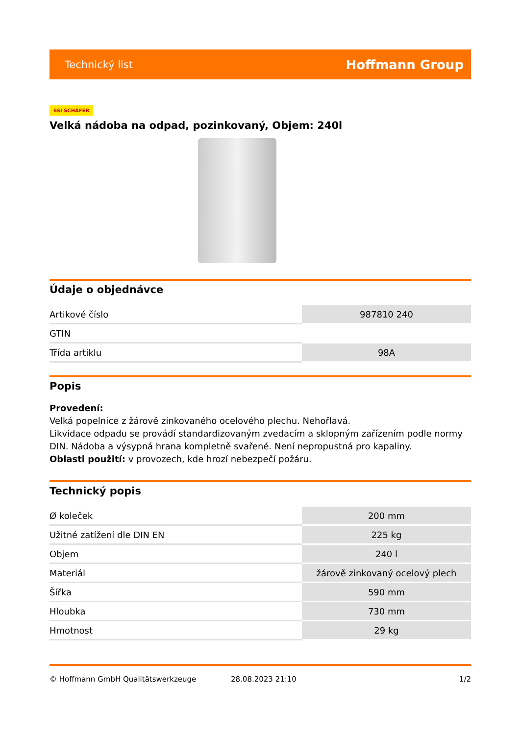Technický list Hoffmann Group
SSI SCHÄFER
Velká nádoba na odpad, pozinkovaný, Objem: 240l
Údaje o objednávce
| Artikové číslo | 987810 240 |
| GTIN | |
| Třída artiklu | 98A |
Popis
Provedení:
Velká popelnice z žárově zinkovaného ocelového plechu. Nehořlavá.
Likvidace odpadu se provádí standardizovaným zvedacím a sklopným zařízením podle normy DIN. Nádoba a výsypná hrana kompletně svařené. Není nepropustná pro kapaliny.
Oblasti použití: v provozech, kde hrozí nebezpečí požáru.
Technický popis
| Ø koleček | 200 mm |
| Užitné zatížení dle DIN EN | 225 kg |
| Objem | 240 l |
| Materiál | žárově zinkovaný ocelový plech |
| Šířka | 590 mm |
| Hloubka | 730 mm |
| Hmotnost | 29 kg |
© Hoffmann GmbH Qualitätswerkzeuge 28.08.2023 21:10 1/2